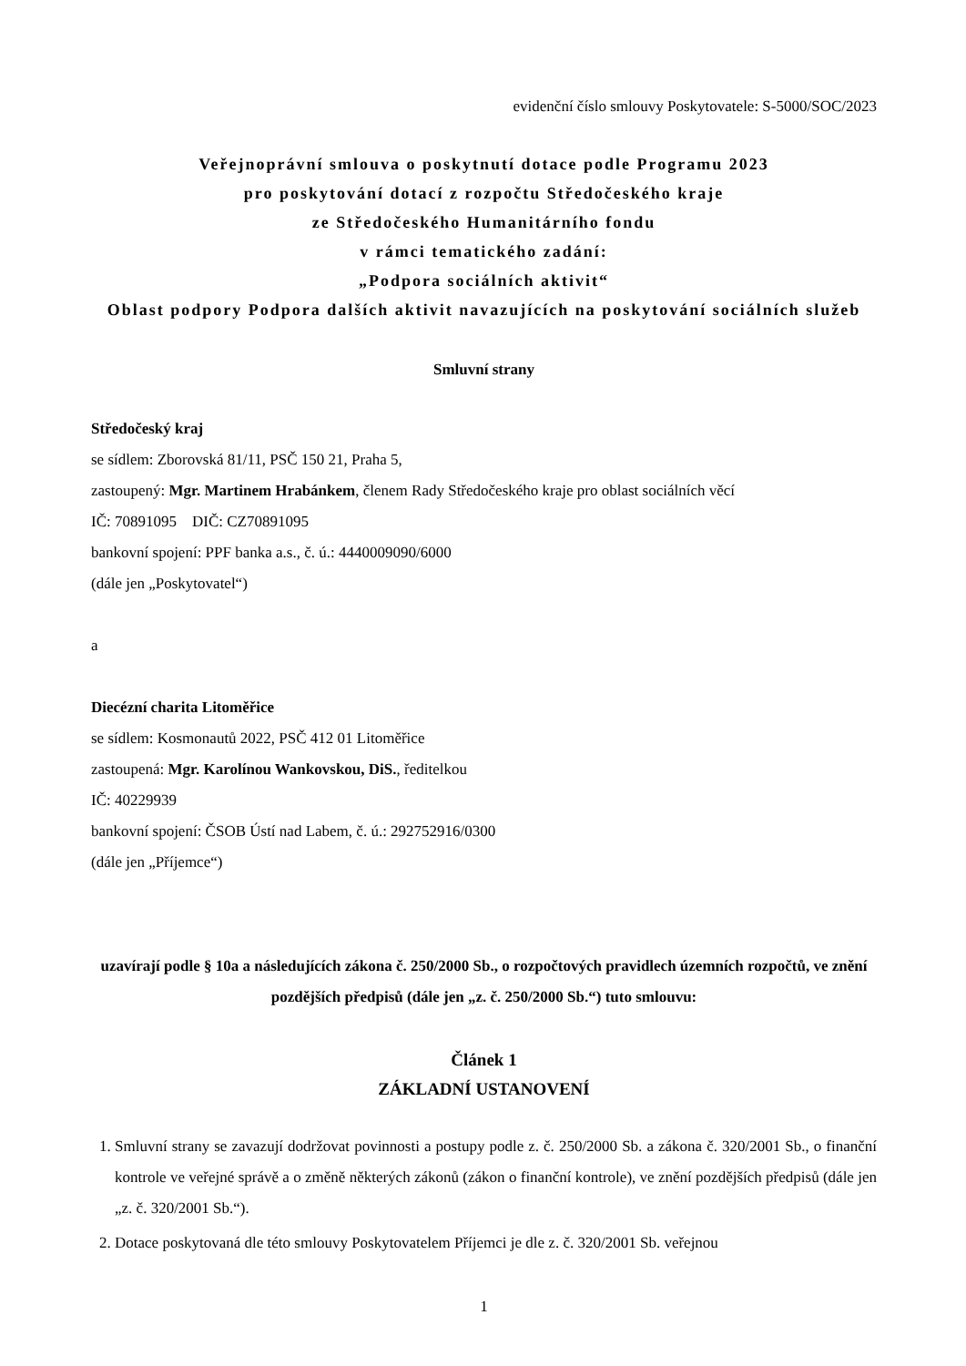evidenční číslo smlouvy Poskytovatele: S-5000/SOC/2023
Veřejnoprávní smlouva o poskytnutí dotace podle Programu 2023
pro poskytování dotací z rozpočtu Středočeského kraje
ze Středočeského Humanitárního fondu
v rámci tematického zadání:
„Podpora sociálních aktivit“
Oblast podpory Podpora dalších aktivit navazujících na poskytování sociálních služeb
Smluvní strany
Středočeský kraj
se sídlem: Zborovská 81/11, PSČ 150 21, Praha 5,
zastoupený: Mgr. Martinem Hrabánkem, členem Rady Středočeského kraje pro oblast sociálních věcí
IČ: 70891095 DIČ: CZ70891095
bankovní spojení: PPF banka a.s., č. ú.: 4440009090/6000
(dále jen „Poskytovatel“)
a
Diecézní charita Litoměřice
se sídlem: Kosmonautů 2022, PSČ 412 01 Litoměřice
zastoupená: Mgr. Karolínou Wankovskou, DiS., ředitelkou
IČ: 40229939
bankovní spojení: ČSOB Ústí nad Labem, č. ú.: 292752916/0300
(dále jen „Příjemce“)
uzavírají podle § 10a a následujících zákona č. 250/2000 Sb., o rozpočtových pravidlech územních rozpočtů, ve znění pozdějších předpisů (dále jen „z. č. 250/2000 Sb.“) tuto smlouvu:
Článek 1
ZÁKLADNÍ USTANOVENÍ
1. Smluvní strany se zavazují dodržovat povinnosti a postupy podle z. č. 250/2000 Sb. a zákona č. 320/2001 Sb., o finanční kontrole ve veřejné správě a o změně některých zákonů (zákon o finanční kontrole), ve znění pozdějších předpisů (dále jen „z. č. 320/2001 Sb.“).
2. Dotace poskytovaná dle této smlouvy Poskytovatelem Příjemci je dle z. č. 320/2001 Sb. veřejnou
1